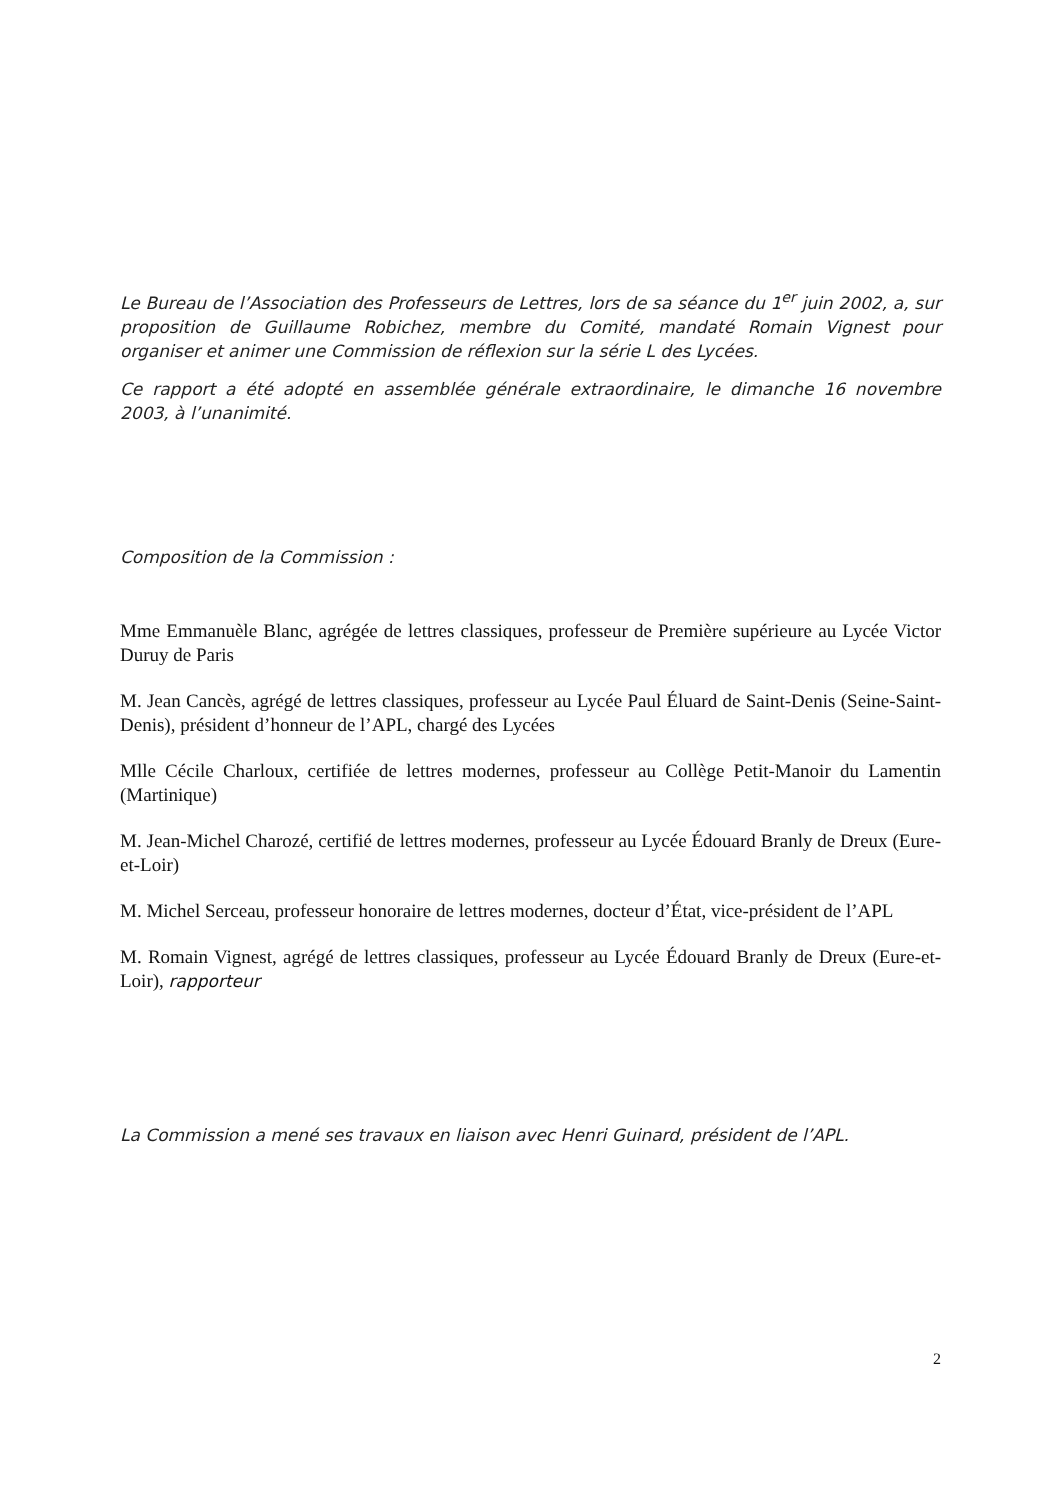Le Bureau de l’Association des Professeurs de Lettres, lors de sa séance du 1<sup>er</sup> juin 2002, a, sur proposition de Guillaume Robichez, membre du Comité, mandaté Romain Vignest pour organiser et animer une Commission de réflexion sur la série L des Lycées.
Ce rapport a été adopté en assemblée générale extraordinaire, le dimanche 16 novembre 2003, à l’unanimité.
Composition de la Commission :
Mme Emmanuèle Blanc, agrégée de lettres classiques, professeur de Première supérieure au Lycée Victor Duruy de Paris
M. Jean Cancès, agrégé de lettres classiques, professeur au Lycée Paul Éluard de Saint-Denis (Seine-Saint-Denis), président d’honneur de l’APL, chargé des Lycées
Mlle Cécile Charloux, certifiée de lettres modernes, professeur au Collège Petit-Manoir du Lamentin (Martinique)
M. Jean-Michel Charozé, certifié de lettres modernes, professeur au Lycée Édouard Branly de Dreux (Eure-et-Loir)
M. Michel Serceau, professeur honoraire de lettres modernes, docteur d’État, vice-président de l’APL
M. Romain Vignest, agrégé de lettres classiques, professeur au Lycée Édouard Branly de Dreux (Eure-et-Loir), rapporteur
La Commission a mené ses travaux en liaison avec Henri Guinard, président de l’APL.
2